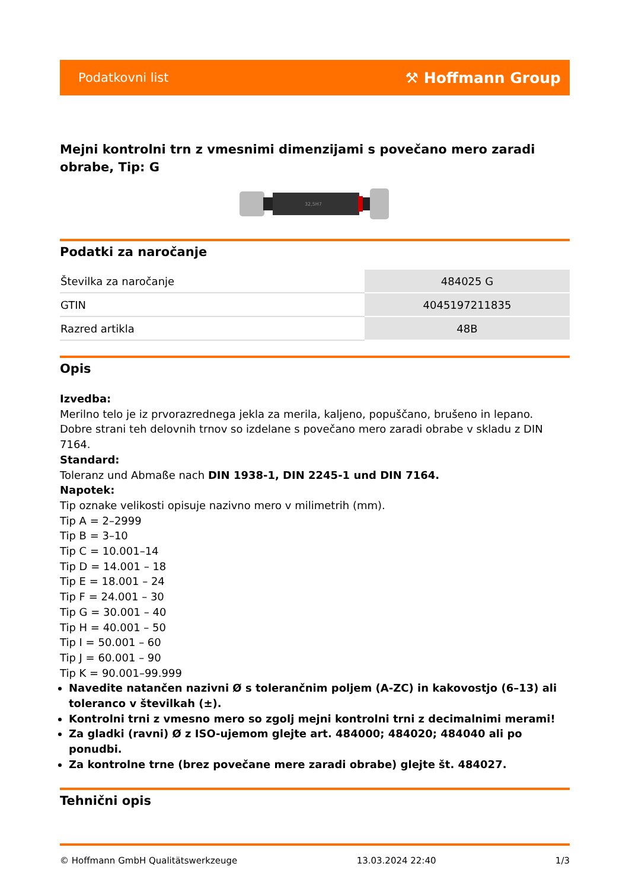Podatkovni list ⚒ Hoffmann Group
Mejni kontrolni trn z vmesnimi dimenzijami s povečano mero zaradi obrabe, Tip: G
32,5H7
Podatki za naročanje
| Številka za naročanje | 484025 G |
| GTIN | 4045197211835 |
| Razred artikla | 48B |
Opis
Izvedba:
Merilno telo je iz prvorazrednega jekla za merila, kaljeno, popuščano, brušeno in lepano.
Dobre strani teh delovnih trnov so izdelane s povečano mero zaradi obrabe v skladu z DIN 7164.
Standard:
Toleranz und Abmaße nach DIN 1938-1, DIN 2245-1 und DIN 7164.
Napotek:
Tip oznake velikosti opisuje nazivno mero v milimetrih (mm).
Tip A = 2–2999
Tip B = 3–10
Tip C = 10.001–14
Tip D = 14.001 – 18
Tip E = 18.001 – 24
Tip F = 24.001 – 30
Tip G = 30.001 – 40
Tip H = 40.001 – 50
Tip I = 50.001 – 60
Tip J = 60.001 – 90
Tip K = 90.001–99.999
Navedite natančen nazivni Ø s tolerančnim poljem (A-ZC) in kakovostjo (6–13) ali toleranco v številkah (±).
Kontrolni trni z vmesno mero so zgolj mejni kontrolni trni z decimalnimi merami!
Za gladki (ravni) Ø z ISO-ujemom glejte art. 484000; 484020; 484040 ali po ponudbi.
Za kontrolne trne (brez povečane mere zaradi obrabe) glejte št. 484027.
Tehnični opis
© Hoffmann GmbH Qualitätswerkzeuge 13.03.2024 22:40 1/3